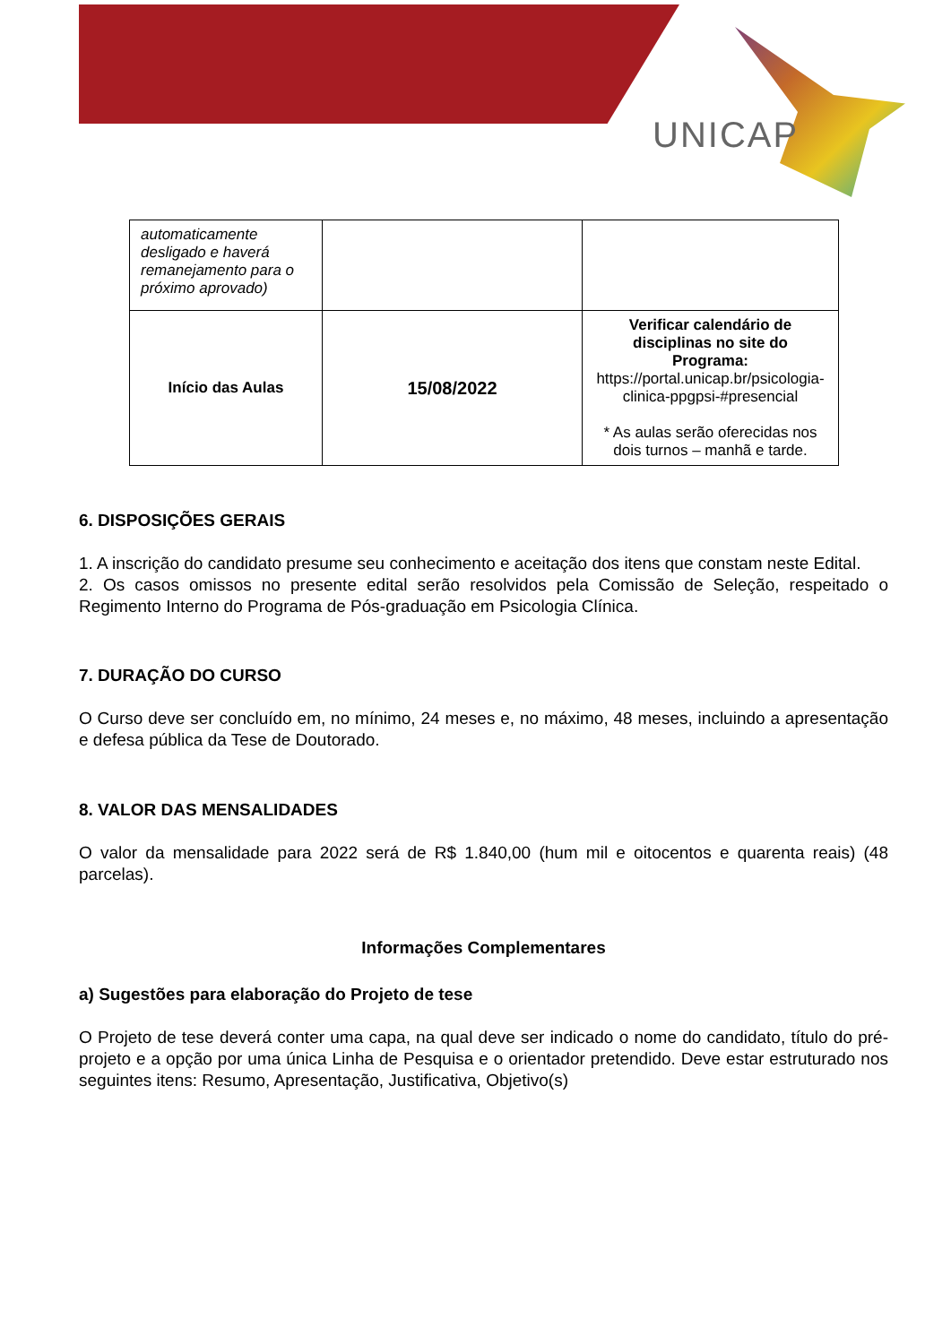UNICAP
| automaticamente desligado e haverá remanejamento para o próximo aprovado) | | |
| Início das Aulas | 15/08/2022 | Verificar calendário de disciplinas no site do Programa: https://portal.unicap.br/psicologia-clinica-ppgpsi-#presencial * As aulas serão oferecidas nos dois turnos – manhã e tarde. |
6. DISPOSIÇÕES GERAIS
1. A inscrição do candidato presume seu conhecimento e aceitação dos itens que constam neste Edital.
2. Os casos omissos no presente edital serão resolvidos pela Comissão de Seleção, respeitado o Regimento Interno do Programa de Pós-graduação em Psicologia Clínica.
7. DURAÇÃO DO CURSO
O Curso deve ser concluído em, no mínimo, 24 meses e, no máximo, 48 meses, incluindo a apresentação e defesa pública da Tese de Doutorado.
8. VALOR DAS MENSALIDADES
O valor da mensalidade para 2022 será de R$ 1.840,00 (hum mil e oitocentos e quarenta reais) (48 parcelas).
Informações Complementares
a) Sugestões para elaboração do Projeto de tese
O Projeto de tese deverá conter uma capa, na qual deve ser indicado o nome do candidato, título do pré-projeto e a opção por uma única Linha de Pesquisa e o orientador pretendido. Deve estar estruturado nos seguintes itens: Resumo, Apresentação, Justificativa, Objetivo(s)